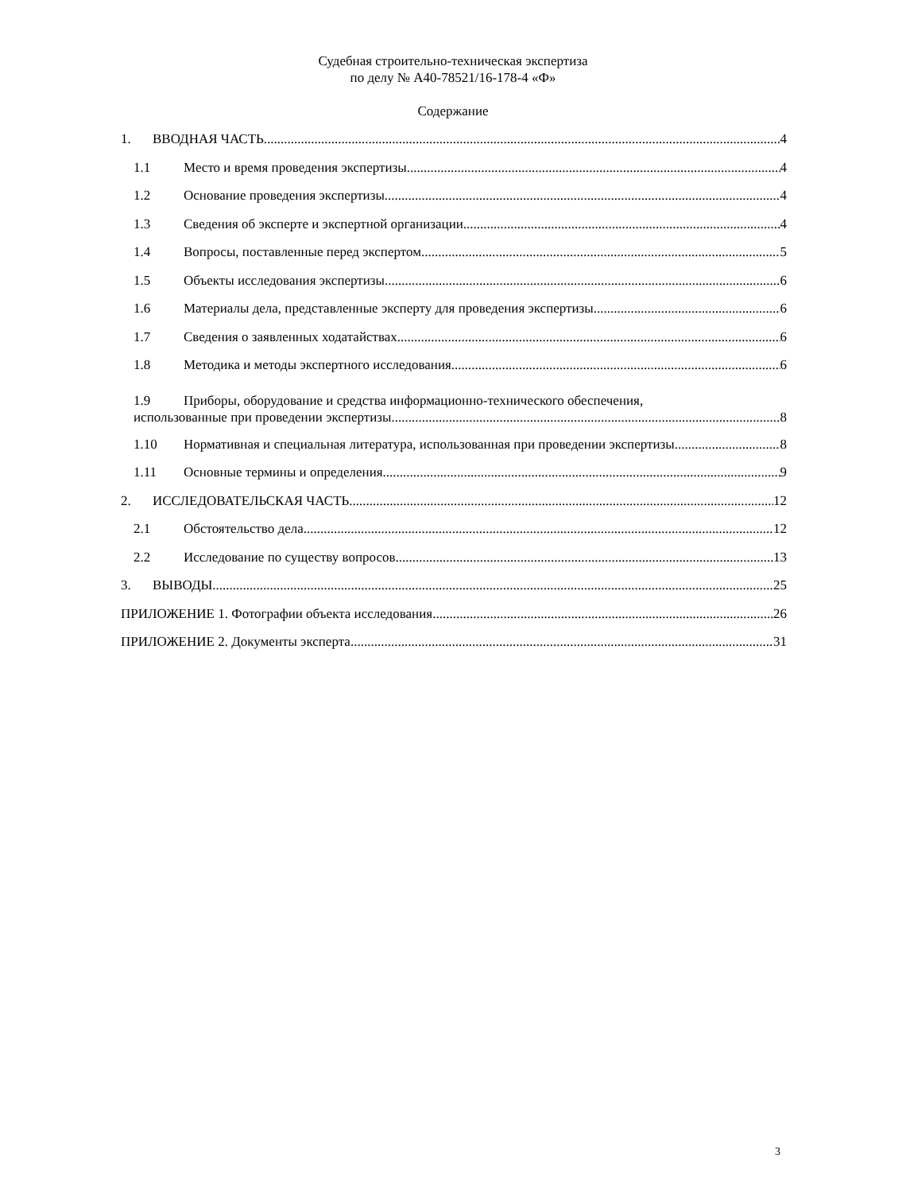Судебная строительно-техническая экспертиза
по делу № А40-78521/16-178-4 «Ф»
Содержание
1. ВВОДНАЯ ЧАСТЬ 4
1.1 Место и время проведения экспертизы 4
1.2 Основание проведения экспертизы 4
1.3 Сведения об эксперте и экспертной организации 4
1.4 Вопросы, поставленные перед экспертом 5
1.5 Объекты исследования экспертизы 6
1.6 Материалы дела, представленные эксперту для проведения экспертизы 6
1.7 Сведения о заявленных ходатайствах 6
1.8 Методика и методы экспертного исследования 6
1.9 Приборы, оборудование и средства информационно-технического обеспечения,
использованные при проведении экспертизы 8
1.10 Нормативная и специальная литература, использованная при проведении экспертизы 8
1.11 Основные термины и определения 9
2. ИССЛЕДОВАТЕЛЬСКАЯ ЧАСТЬ 12
2.1 Обстоятельство дела 12
2.2 Исследование по существу вопросов 13
3. ВЫВОДЫ 25
ПРИЛОЖЕНИЕ 1. Фотографии объекта исследования 26
ПРИЛОЖЕНИЕ 2. Документы эксперта 31
3